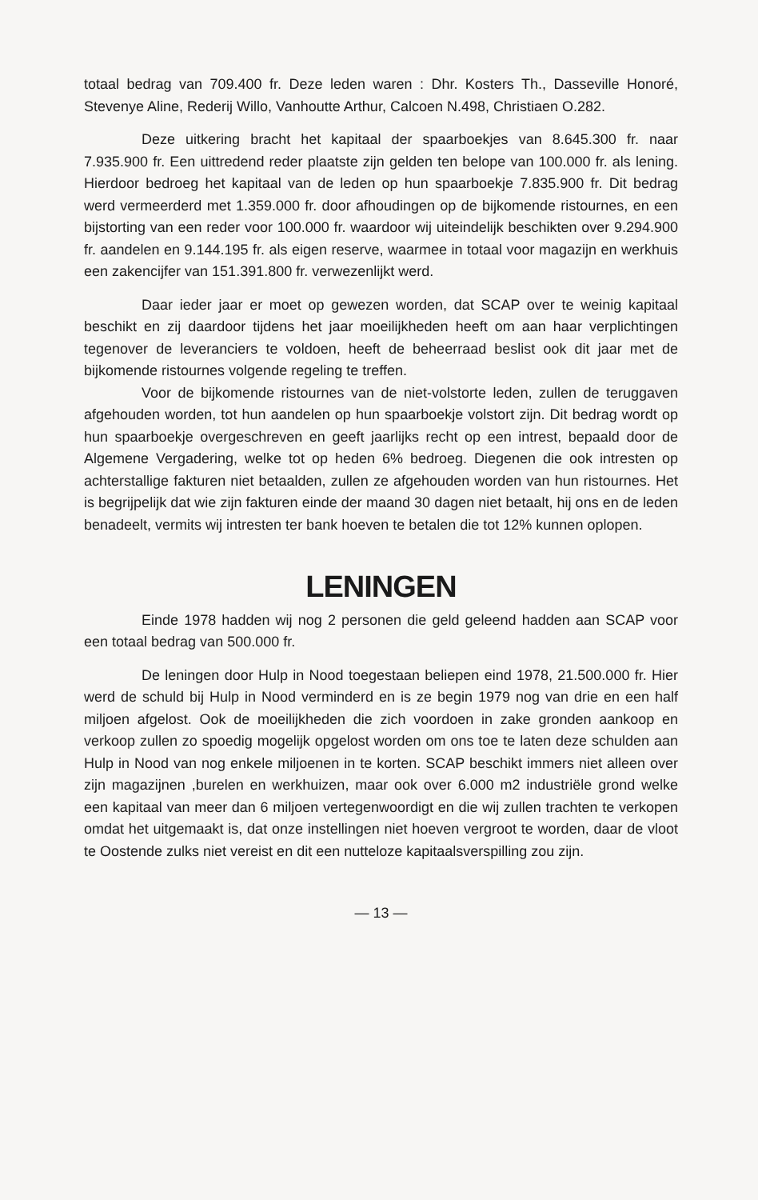totaal bedrag van 709.400 fr. Deze leden waren : Dhr. Kosters Th., Dasseville Honoré, Stevenye Aline, Rederij Willo, Vanhoutte Arthur, Calcoen N.498, Christiaen O.282.
Deze uitkering bracht het kapitaal der spaarboekjes van 8.645.300 fr. naar 7.935.900 fr. Een uittredend reder plaatste zijn gelden ten belope van 100.000 fr. als lening. Hierdoor bedroeg het kapitaal van de leden op hun spaarboekje 7.835.900 fr. Dit bedrag werd vermeerderd met 1.359.000 fr. door afhoudingen op de bijkomende ristournes, en een bijstorting van een reder voor 100.000 fr. waardoor wij uiteindelijk beschikten over 9.294.900 fr. aandelen en 9.144.195 fr. als eigen reserve, waarmee in totaal voor magazijn en werkhuis een zakencijfer van 151.391.800 fr. verwezenlijkt werd.
Daar ieder jaar er moet op gewezen worden, dat SCAP over te weinig kapitaal beschikt en zij daardoor tijdens het jaar moeilijkheden heeft om aan haar verplichtingen tegenover de leveranciers te voldoen, heeft de beheerraad beslist ook dit jaar met de bijkomende ristournes volgende regeling te treffen.
Voor de bijkomende ristournes van de niet-volstorte leden, zullen de teruggaven afgehouden worden, tot hun aandelen op hun spaarboekje volstort zijn. Dit bedrag wordt op hun spaarboekje overgeschreven en geeft jaarlijks recht op een intrest, bepaald door de Algemene Vergadering, welke tot op heden 6% bedroeg. Diegenen die ook intresten op achterstallige fakturen niet betaalden, zullen ze afgehouden worden van hun ristournes. Het is begrijpelijk dat wie zijn fakturen einde der maand 30 dagen niet betaalt, hij ons en de leden benadeelt, vermits wij intresten ter bank hoeven te betalen die tot 12% kunnen oplopen.
LENINGEN
Einde 1978 hadden wij nog 2 personen die geld geleend hadden aan SCAP voor een totaal bedrag van 500.000 fr.
De leningen door Hulp in Nood toegestaan beliepen eind 1978, 21.500.000 fr. Hier werd de schuld bij Hulp in Nood verminderd en is ze begin 1979 nog van drie en een half miljoen afgelost. Ook de moeilijkheden die zich voordoen in zake gronden aankoop en verkoop zullen zo spoedig mogelijk opgelost worden om ons toe te laten deze schulden aan Hulp in Nood van nog enkele miljoenen in te korten. SCAP beschikt immers niet alleen over zijn magazijnen ,burelen en werkhuizen, maar ook over 6.000 m2 industriële grond welke een kapitaal van meer dan 6 miljoen vertegenwoordigt en die wij zullen trachten te verkopen omdat het uitgemaakt is, dat onze instellingen niet hoeven vergroot te worden, daar de vloot te Oostende zulks niet vereist en dit een nutteloze kapitaalsverspilling zou zijn.
— 13 —